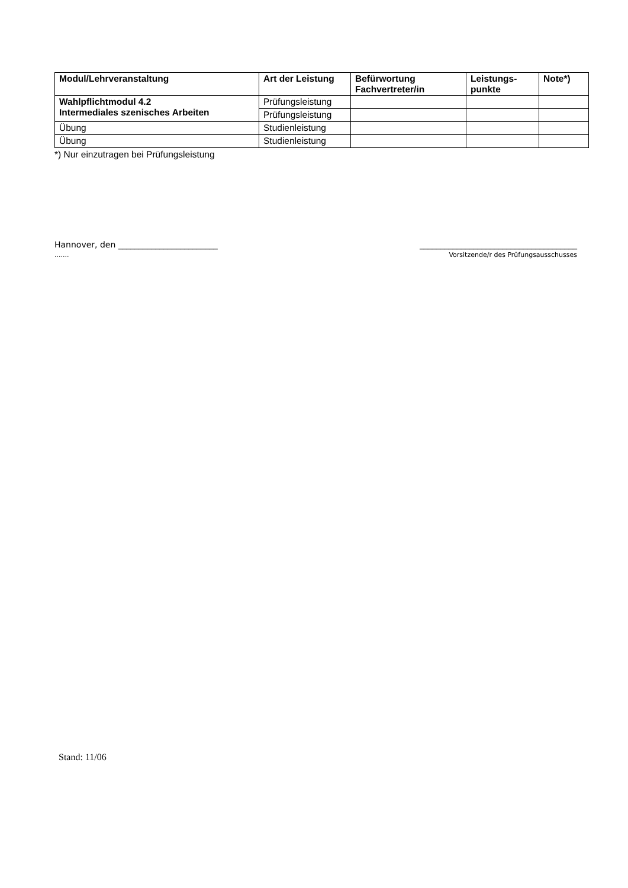| Modul/Lehrveranstaltung | Art der Leistung | Befürwortung Fachvertreter/in | Leistungs- punkte | Note*) |
| --- | --- | --- | --- | --- |
| Wahlpflichtmodul 4.2 Intermediales szenisches Arbeiten | Prüfungsleistung | | | |
| | Prüfungsleistung | | | |
| Übung | Studienleistung | | | |
| Übung | Studienleistung | | | |
*) Nur einzutragen bei Prüfungsleistung
Hannover, den ________________________
.......
______________________________________
Vorsitzende/r des Prüfungsausschusses
Stand: 11/06